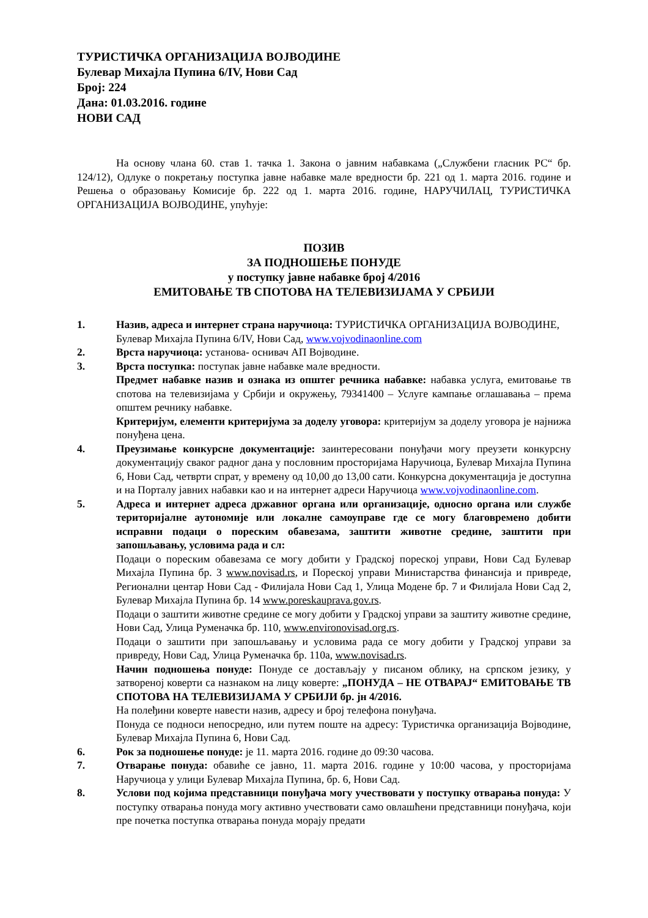ТУРИСТИЧКА ОРГАНИЗАЦИЈА ВОЈВОДИНЕ
Булевар Михајла Пупина 6/IV, Нови Сад
Број: 224
Дана: 01.03.2016. године
НОВИ САД
На основу члана 60. став 1. тачка 1. Закона о јавним набавкама („Службени гласник РС“ бр. 124/12), Одлуке о покретању поступка јавне набавке мале вредности бр. 221 од 1. марта 2016. године и Решења о образовању Комисије бр. 222 од 1. марта 2016. године, НАРУЧИЛАЦ, ТУРИСТИЧКА ОРГАНИЗАЦИЈА ВОЈВОДИНЕ, упућује:
ПОЗИВ
ЗА ПОДНОШЕЊЕ ПОНУДЕ
у поступку јавне набавке број 4/2016
ЕМИТОВАЊЕ ТВ СПОТОВА НА ТЕЛЕВИЗИЈАМА У СРБИЈИ
1. Назив, адреса и интернет страна наручиоца: ТУРИСТИЧКА ОРГАНИЗАЦИЈА ВОЈВОДИНЕ, Булевар Михајла Пупина 6/IV, Нови Сад, www.vojvodinaonline.com
2. Врста наручиоца: установа- оснивач АП Војводине.
3. Врста поступка: поступак јавне набавке мале вредности.
Предмет набавке назив и ознака из општег речника набавке: набавка услуга, емитовање тв спотова на телевизијама у Србији и окружењу, 79341400 – Услуге кампање оглашавања – према општем речнику набавке.
Критеријум, елементи критеријума за доделу уговора: критеријум за доделу уговора је најнижа понуђена цена.
4. Преузимање конкурсне документације: заинтересовани понуђачи могу преузети конкурсну документацију сваког радног дана у пословним просторијама Наручиоца, Булевар Михајла Пупина 6, Нови Сад, четврти спрат, у времену од 10,00 до 13,00 сати. Конкурсна документација је доступна и на Порталу јавних набавки као и на интернет адреси Наручиоца www.vojvodinaonline.com.
5. Адреса и интернет адреса државног органа или организације, односно органа или службе територијалне аутономије или локалне самоуправе где се могу благовремено добити исправни подаци о пореским обавезама, заштити животне средине, заштити при запошљавању, условима рада и сл:
Подаци о пореским обавезама се могу добити у Градској пореској управи, Нови Сад Булевар Михајла Пупина бр. 3 www.novisad.rs, и Пореској управи Министарства финансија и привреде, Регионални центар Нови Сад - Филијала Нови Сад 1, Улица Модене бр. 7 и Филијала Нови Сад 2, Булевар Михајла Пупина бр. 14 www.poreskauprava.gov.rs.
Подаци о заштити животне средине се могу добити у Градској управи за заштиту животне средине, Нови Сад, Улица Руменачка бр. 110, www.environovisad.org.rs.
Подаци о заштити при запошљавању и условима рада се могу добити у Градској управи за привреду, Нови Сад, Улица Руменачка бр. 110а, www.novisad.rs.
Начин подношења понуде: Понуде се достављају у писаном облику, на српском језику, у затвореној коверти са назнаком на лицу коверте: „ПОНУДА – НЕ ОТВАРАЈ“ ЕМИТОВАЊЕ ТВ СПОТОВА НА ТЕЛЕВИЗИЈАМА У СРБИЈИ бр. јн 4/2016.
На полеђини коверте навести назив, адресу и број телефона понуђача.
Понуда се подноси непосредно, или путем поште на адресу: Туристичка организација Војводине, Булевар Михајла Пупина 6, Нови Сад.
6. Рок за подношење понуде: је 11. марта 2016. године до 09:30 часова.
7. Отварање понуда: обавиће се јавно, 11. марта 2016. године у 10:00 часова, у просторијама Наручиоца у улици Булевар Михајла Пупина, бр. 6, Нови Сад.
8. Услови под којима представници понуђача могу учествовати у поступку отварања понуда: У поступку отварања понуда могу активно учествовати само овлашћени представници понуђача, који пре почетка поступка отварања понуда морају предати